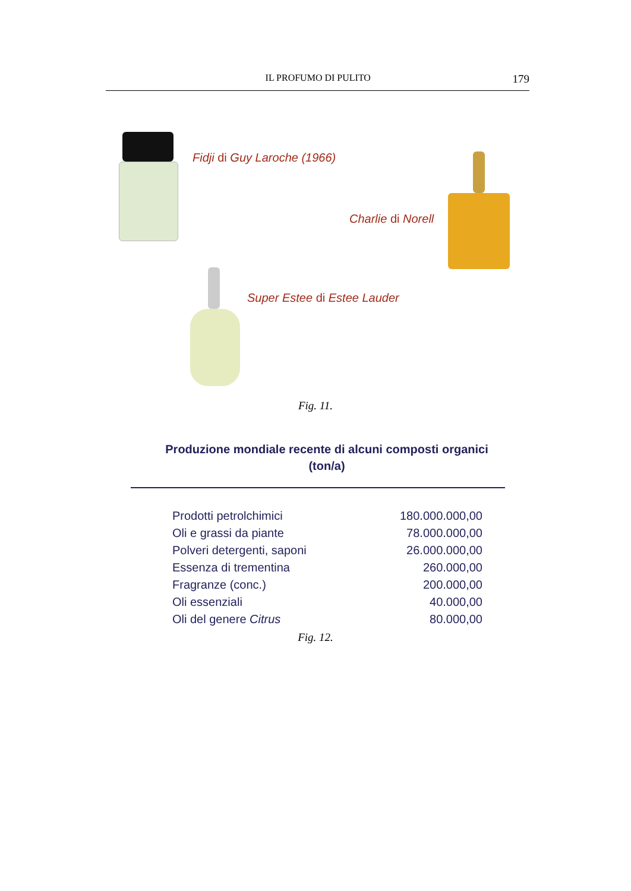IL PROFUMO DI PULITO 179
Fidji di Guy Laroche (1966)
Charlie di Norell
Super Estee di Estee Lauder
Fig. 11.
Produzione mondiale recente di alcuni composti organici
(ton/a)
| Prodotti petrolchimici | 180.000.000,00 |
| Oli e grassi da piante | 78.000.000,00 |
| Polveri detergenti, saponi | 26.000.000,00 |
| Essenza di trementina | 260.000,00 |
| Fragranze (conc.) | 200.000,00 |
| Oli essenziali | 40.000,00 |
| Oli del genere Citrus | 80.000,00 |
Fig. 12.